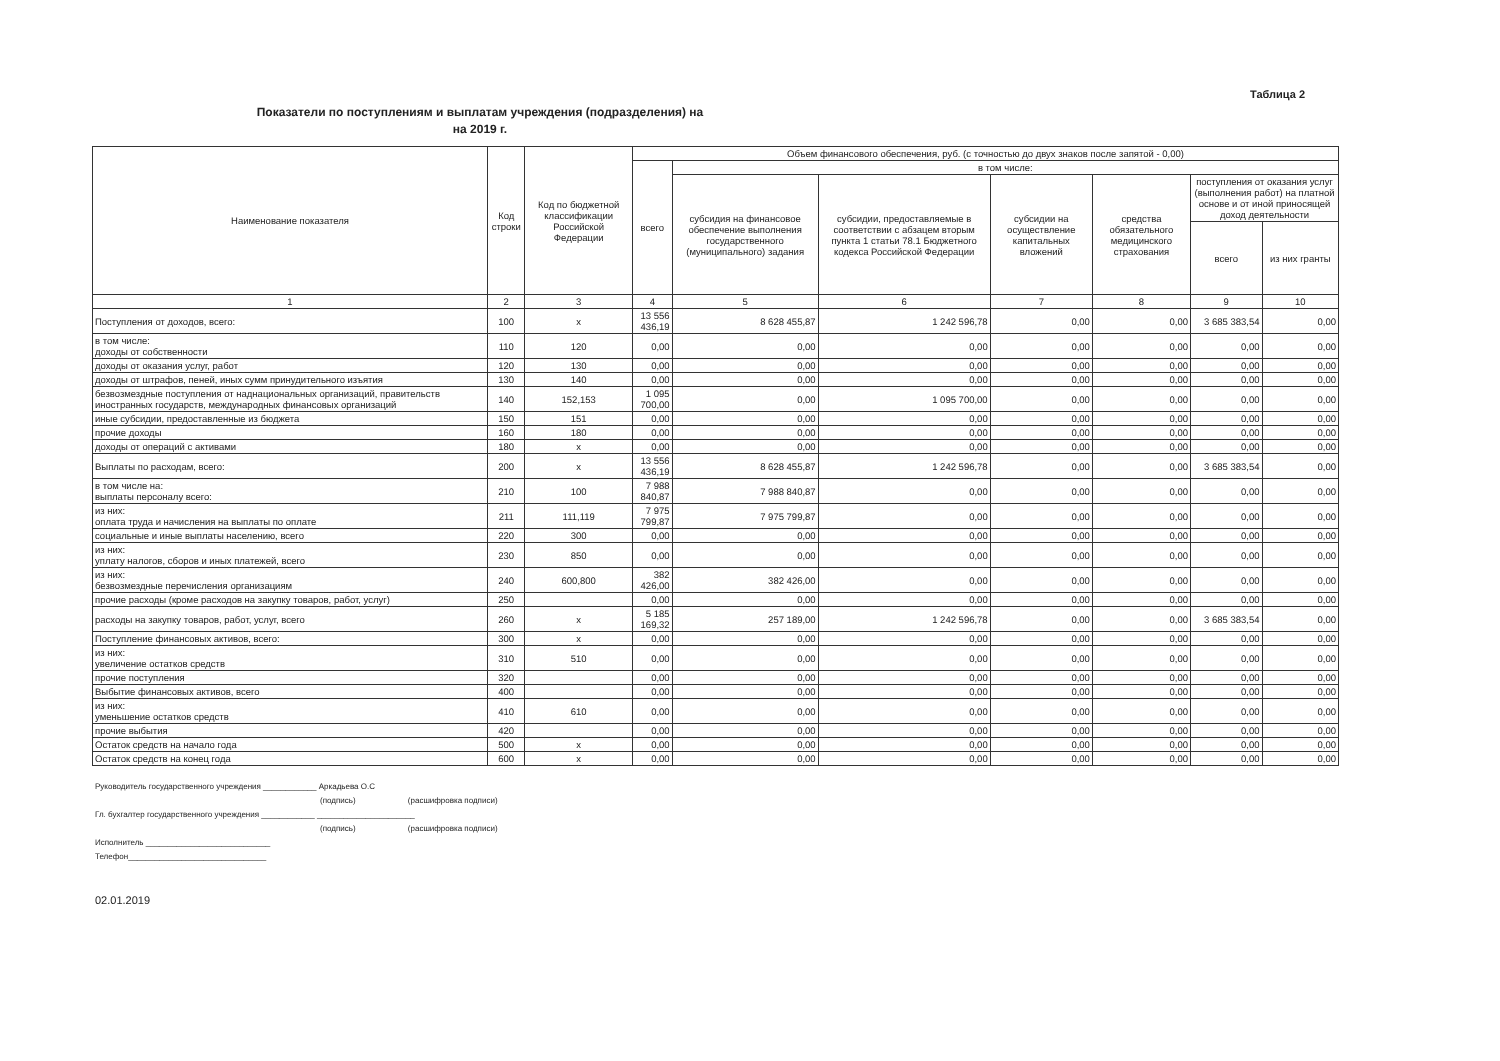Таблица 2
Показатели по поступлениям и выплатам учреждения (подразделения) на
на 2019 г.
| Наименование показателя | Код строки | Код по бюджетной классификации Российской Федерации | Объем финансового обеспечения, руб. (с точностью до двух знаков после запятой - 0,00) | | | | | | |
| --- | --- | --- | --- | --- | --- | --- | --- | --- | --- |
| | | | всего | в том числе: | | | | | |
| | | | | субсидия на финансовое обеспечение выполнения государственного (муниципального) задания | субсидии, предоставляемые в соответствии с абзацем вторым пункта 1 статьи 78.1 Бюджетного кодекса Российской Федерации | субсидии на осуществление капитальных вложений | средства обязательного медицинского страхования | поступления от оказания услуг (выполнения работ) на платной основе и от иной приносящей доход деятельности | |
| | | | | | | | | всего | из них гранты |
| 1 | 2 | 3 | 4 | 5 | 6 | 7 | 8 | 9 | 10 |
| Поступления от доходов, всего: | 100 | x | 13 556 436,19 | 8 628 455,87 | 1 242 596,78 | 0,00 | 0,00 | 3 685 383,54 | 0,00 |
| в том числе: доходы от собственности | 110 | 120 | 0,00 | 0,00 | 0,00 | 0,00 | 0,00 | 0,00 | 0,00 |
| доходы от оказания услуг, работ | 120 | 130 | 0,00 | 0,00 | 0,00 | 0,00 | 0,00 | 0,00 | 0,00 |
| доходы от штрафов, пеней, иных сумм принудительного изъятия | 130 | 140 | 0,00 | 0,00 | 0,00 | 0,00 | 0,00 | 0,00 | 0,00 |
| безвозмездные поступления от наднациональных организаций, правительств иностранных государств, международных финансовых организаций | 140 | 152,153 | 1 095 700,00 | 0,00 | 1 095 700,00 | 0,00 | 0,00 | 0,00 | 0,00 |
| иные субсидии, предоставленные из бюджета | 150 | 151 | 0,00 | 0,00 | 0,00 | 0,00 | 0,00 | 0,00 | 0,00 |
| прочие доходы | 160 | 180 | 0,00 | 0,00 | 0,00 | 0,00 | 0,00 | 0,00 | 0,00 |
| доходы от операций с активами | 180 | x | 0,00 | 0,00 | 0,00 | 0,00 | 0,00 | 0,00 | 0,00 |
| Выплаты по расходам, всего: | 200 | x | 13 556 436,19 | 8 628 455,87 | 1 242 596,78 | 0,00 | 0,00 | 3 685 383,54 | 0,00 |
| в том числе на: выплаты персоналу всего: | 210 | 100 | 7 988 840,87 | 7 988 840,87 | 0,00 | 0,00 | 0,00 | 0,00 | 0,00 |
| из них: оплата труда и начисления на выплаты по оплате | 211 | 111,119 | 7 975 799,87 | 7 975 799,87 | 0,00 | 0,00 | 0,00 | 0,00 | 0,00 |
| социальные и иные выплаты населению, всего | 220 | 300 | 0,00 | 0,00 | 0,00 | 0,00 | 0,00 | 0,00 | 0,00 |
| из них: уплату налогов, сборов и иных платежей, всего | 230 | 850 | 0,00 | 0,00 | 0,00 | 0,00 | 0,00 | 0,00 | 0,00 |
| из них: безвозмездные перечисления организациям | 240 | 600,800 | 382 426,00 | 382 426,00 | 0,00 | 0,00 | 0,00 | 0,00 | 0,00 |
| прочие расходы (кроме расходов на закупку товаров, работ, услуг) | 250 | | 0,00 | 0,00 | 0,00 | 0,00 | 0,00 | 0,00 | 0,00 |
| расходы на закупку товаров, работ, услуг, всего | 260 | x | 5 185 169,32 | 257 189,00 | 1 242 596,78 | 0,00 | 0,00 | 3 685 383,54 | 0,00 |
| Поступление финансовых активов, всего: | 300 | x | 0,00 | 0,00 | 0,00 | 0,00 | 0,00 | 0,00 | 0,00 |
| из них: увеличение остатков средств | 310 | 510 | 0,00 | 0,00 | 0,00 | 0,00 | 0,00 | 0,00 | 0,00 |
| прочие поступления | 320 | | 0,00 | 0,00 | 0,00 | 0,00 | 0,00 | 0,00 | 0,00 |
| Выбытие финансовых активов, всего | 400 | | 0,00 | 0,00 | 0,00 | 0,00 | 0,00 | 0,00 | 0,00 |
| из них: уменьшение остатков средств | 410 | 610 | 0,00 | 0,00 | 0,00 | 0,00 | 0,00 | 0,00 | 0,00 |
| прочие выбытия | 420 | | 0,00 | 0,00 | 0,00 | 0,00 | 0,00 | 0,00 | 0,00 |
| Остаток средств на начало года | 500 | x | 0,00 | 0,00 | 0,00 | 0,00 | 0,00 | 0,00 | 0,00 |
| Остаток средств на конец года | 600 | x | 0,00 | 0,00 | 0,00 | 0,00 | 0,00 | 0,00 | 0,00 |
Руководитель государственного учреждения ____________ Аркадьева О.С
(подпись) (расшифровка подписи)
Гл. бухгалтер государственного учреждения ____________ ______________________
(подпись) (расшифровка подписи)
Исполнитель ____________________________
Телефон_______________________________
02.01.2019